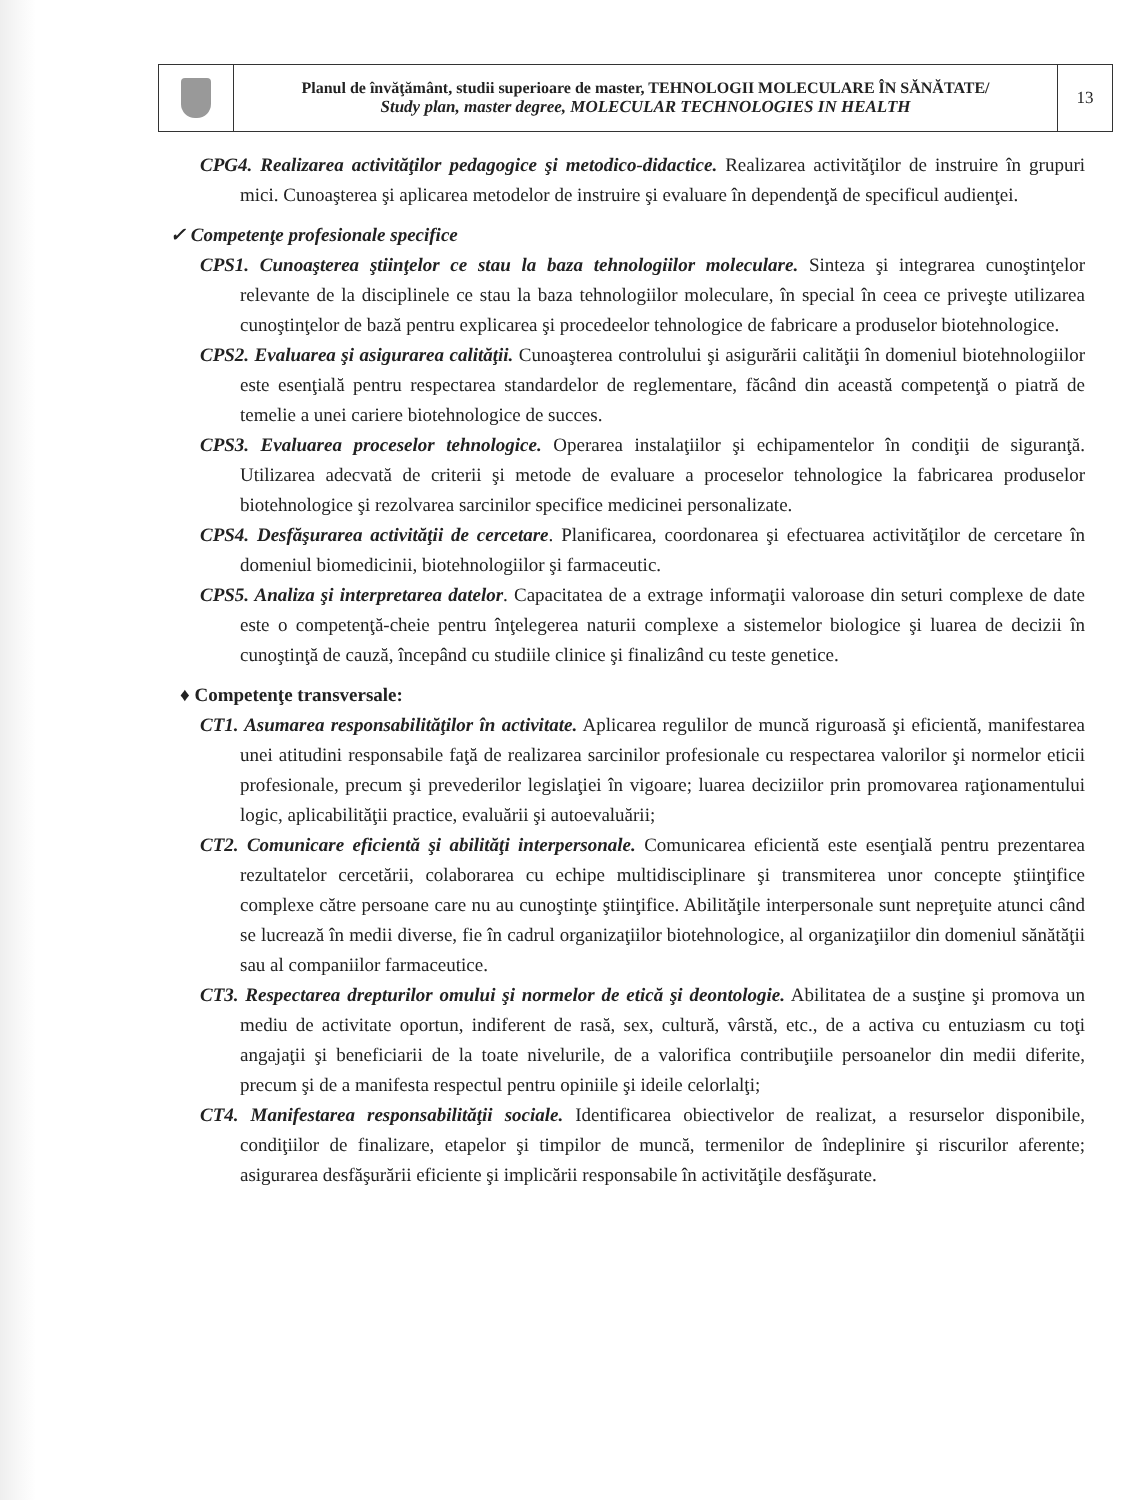| | Planul de învăţământ, studii superioare de master, TEHNOLOGII MOLECULARE ÎN SĂNĂTATE/ Study plan, master degree, MOLECULAR TECHNOLOGIES IN HEALTH | 13 |
CPG4. Realizarea activităţilor pedagogice şi metodico-didactice. Realizarea activităţilor de instruire în grupuri mici. Cunoaşterea şi aplicarea metodelor de instruire şi evaluare în dependenţă de specificul audienţei.
✓ Competenţe profesionale specifice
CPS1. Cunoaşterea ştiinţelor ce stau la baza tehnologiilor moleculare. Sinteza şi integrarea cunoştinţelor relevante de la disciplinele ce stau la baza tehnologiilor moleculare, în special în ceea ce priveşte utilizarea cunoştinţelor de bază pentru explicarea şi procedeelor tehnologice de fabricare a produselor biotehnologice.
CPS2. Evaluarea şi asigurarea calităţii. Cunoaşterea controlului şi asigurării calităţii în domeniul biotehnologiilor este esenţială pentru respectarea standardelor de reglementare, făcând din această competenţă o piatră de temelie a unei cariere biotehnologice de succes.
CPS3. Evaluarea proceselor tehnologice. Operarea instalaţiilor şi echipamentelor în condiţii de siguranţă. Utilizarea adecvată de criterii şi metode de evaluare a proceselor tehnologice la fabricarea produselor biotehnologice şi rezolvarea sarcinilor specifice medicinei personalizate.
CPS4. Desfăşurarea activităţii de cercetare. Planificarea, coordonarea şi efectuarea activităţilor de cercetare în domeniul biomedicinii, biotehnologiilor şi farmaceutic.
CPS5. Analiza şi interpretarea datelor. Capacitatea de a extrage informaţii valoroase din seturi complexe de date este o competenţă-cheie pentru înţelegerea naturii complexe a sistemelor biologice şi luarea de decizii în cunoştinţă de cauză, începând cu studiile clinice şi finalizând cu teste genetice.
♦ Competenţe transversale:
CT1. Asumarea responsabilităţilor în activitate. Aplicarea regulilor de muncă riguroasă şi eficientă, manifestarea unei atitudini responsabile faţă de realizarea sarcinilor profesionale cu respectarea valorilor şi normelor eticii profesionale, precum şi prevederilor legislaţiei în vigoare; luarea deciziilor prin promovarea raţionamentului logic, aplicabilităţii practice, evaluării şi autoevaluării;
CT2. Comunicare eficientă şi abilităţi interpersonale. Comunicarea eficientă este esenţială pentru prezentarea rezultatelor cercetării, colaborarea cu echipe multidisciplinare şi transmiterea unor concepte ştiinţifice complexe către persoane care nu au cunoştinţe ştiinţifice. Abilităţile interpersonale sunt nepreţuite atunci când se lucrează în medii diverse, fie în cadrul organizaţiilor biotehnologice, al organizaţiilor din domeniul sănătăţii sau al companiilor farmaceutice.
CT3. Respectarea drepturilor omului şi normelor de etică şi deontologie. Abilitatea de a susţine şi promova un mediu de activitate oportun, indiferent de rasă, sex, cultură, vârstă, etc., de a activa cu entuziasm cu toţi angajaţii şi beneficiarii de la toate nivelurile, de a valorifica contribuţiile persoanelor din medii diferite, precum şi de a manifesta respectul pentru opiniile şi ideile celorlalţi;
CT4. Manifestarea responsabilităţii sociale. Identificarea obiectivelor de realizat, a resurselor disponibile, condiţiilor de finalizare, etapelor şi timpilor de muncă, termenilor de îndeplinire şi riscurilor aferente; asigurarea desfăşurării eficiente şi implicării responsabile în activităţile desfăşurate.